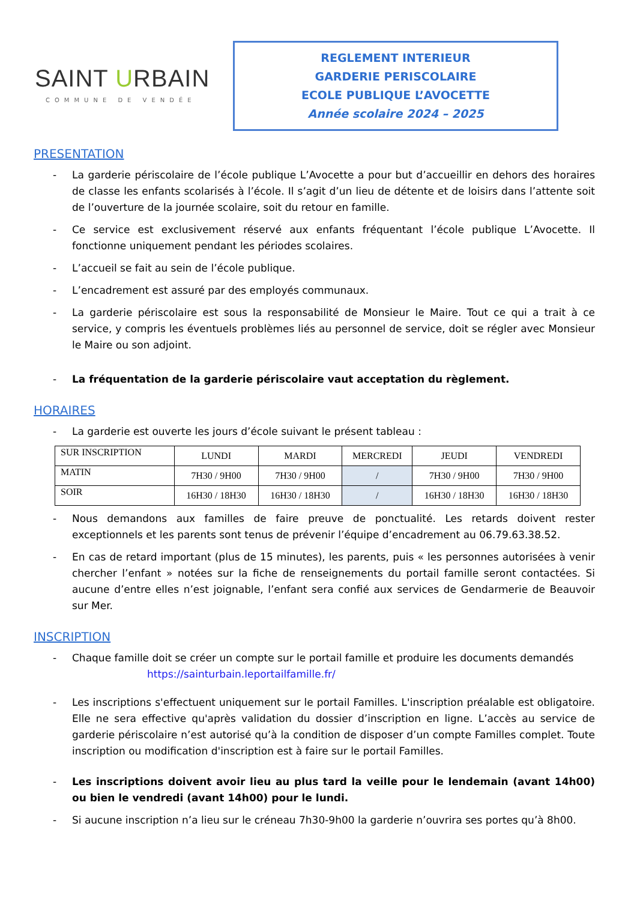SAINT URBAIN
COMMUNE DE VENDÉE
REGLEMENT INTERIEUR
GARDERIE PERISCOLAIRE
ECOLE PUBLIQUE L’AVOCETTE
Année scolaire 2024 – 2025
PRESENTATION
- La garderie périscolaire de l’école publique L’Avocette a pour but d’accueillir en dehors des horaires de classe les enfants scolarisés à l’école. Il s’agit d’un lieu de détente et de loisirs dans l’attente soit de l’ouverture de la journée scolaire, soit du retour en famille.
- Ce service est exclusivement réservé aux enfants fréquentant l’école publique L’Avocette. Il fonctionne uniquement pendant les périodes scolaires.
- L’accueil se fait au sein de l’école publique.
- L’encadrement est assuré par des employés communaux.
- La garderie périscolaire est sous la responsabilité de Monsieur le Maire. Tout ce qui a trait à ce service, y compris les éventuels problèmes liés au personnel de service, doit se régler avec Monsieur le Maire ou son adjoint.
- La fréquentation de la garderie périscolaire vaut acceptation du règlement.
HORAIRES
- La garderie est ouverte les jours d’école suivant le présent tableau :
| SUR INSCRIPTION | LUNDI | MARDI | MERCREDI | JEUDI | VENDREDI |
| MATIN | 7H30 / 9H00 | 7H30 / 9H00 | / | 7H30 / 9H00 | 7H30 / 9H00 |
| SOIR | 16H30 / 18H30 | 16H30 / 18H30 | / | 16H30 / 18H30 | 16H30 / 18H30 |
- Nous demandons aux familles de faire preuve de ponctualité. Les retards doivent rester exceptionnels et les parents sont tenus de prévenir l’équipe d’encadrement au 06.79.63.38.52.
- En cas de retard important (plus de 15 minutes), les parents, puis « les personnes autorisées à venir chercher l’enfant » notées sur la fiche de renseignements du portail famille seront contactées. Si aucune d’entre elles n’est joignable, l’enfant sera confié aux services de Gendarmerie de Beauvoir sur Mer.
INSCRIPTION
- Chaque famille doit se créer un compte sur le portail famille et produire les documents demandés
https://sainturbain.leportailfamille.fr/
- Les inscriptions s'effectuent uniquement sur le portail Familles. L'inscription préalable est obligatoire. Elle ne sera effective qu'après validation du dossier d’inscription en ligne. L’accès au service de garderie périscolaire n’est autorisé qu’à la condition de disposer d’un compte Familles complet. Toute inscription ou modification d'inscription est à faire sur le portail Familles.
- Les inscriptions doivent avoir lieu au plus tard la veille pour le lendemain (avant 14h00) ou bien le vendredi (avant 14h00) pour le lundi.
- Si aucune inscription n’a lieu sur le créneau 7h30-9h00 la garderie n’ouvrira ses portes qu’à 8h00.